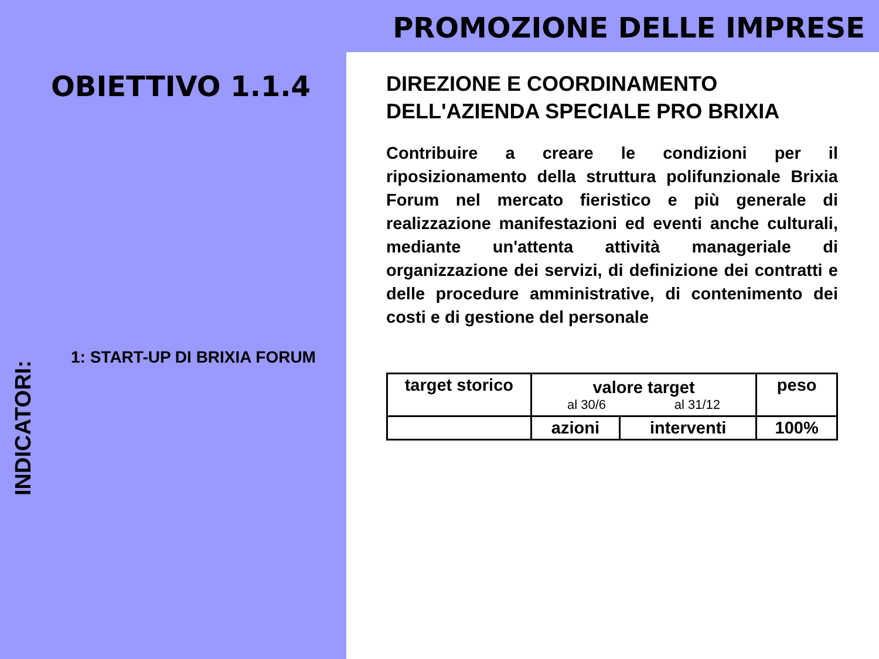PROMOZIONE DELLE IMPRESE
OBIETTIVO 1.1.4
1: START-UP DI BRIXIA FORUM
INDICATORI:
DIREZIONE E COORDINAMENTO DELL'AZIENDA SPECIALE PRO BRIXIA
Contribuire a creare le condizioni per il riposizionamento della struttura polifunzionale Brixia Forum nel mercato fieristico e più generale di realizzazione manifestazioni ed eventi anche culturali, mediante un'attenta attività manageriale di organizzazione dei servizi, di definizione dei contratti e delle procedure amministrative, di contenimento dei costi e di gestione del personale
| target storico | valore target al 30/6 al 31/12 | | peso |
| | azioni | interventi | 100% |